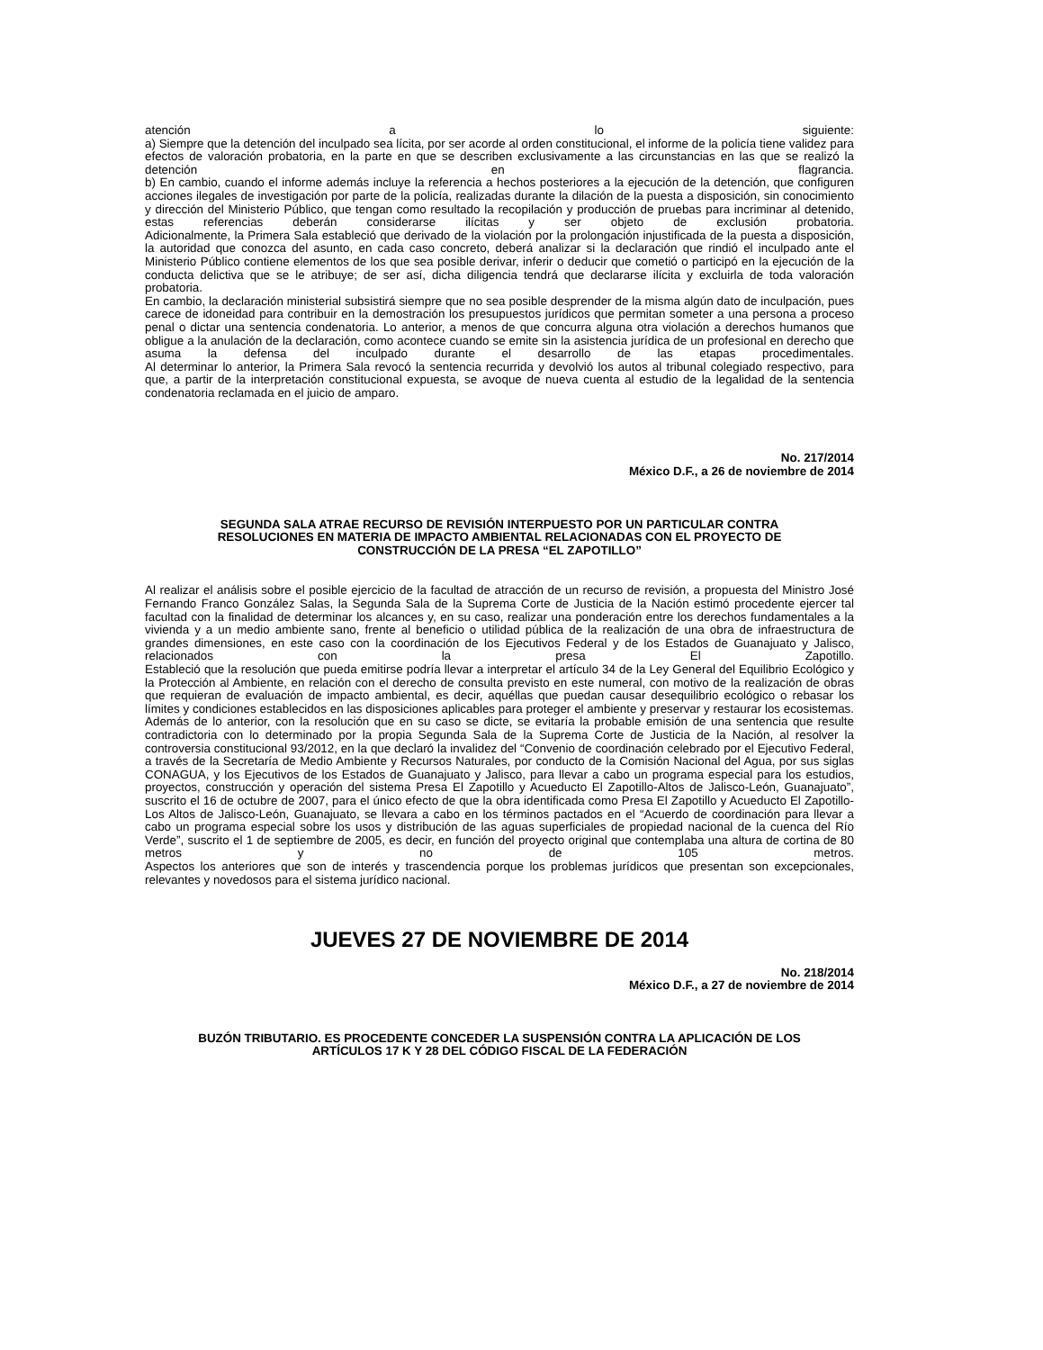atención a lo siguiente:
a) Siempre que la detención del inculpado sea lícita, por ser acorde al orden constitucional, el informe de la policía tiene validez para efectos de valoración probatoria, en la parte en que se describen exclusivamente a las circunstancias en las que se realizó la detención en flagrancia.
b) En cambio, cuando el informe además incluye la referencia a hechos posteriores a la ejecución de la detención, que configuren acciones ilegales de investigación por parte de la policía, realizadas durante la dilación de la puesta a disposición, sin conocimiento y dirección del Ministerio Público, que tengan como resultado la recopilación y producción de pruebas para incriminar al detenido, estas referencias deberán considerarse ilícitas y ser objeto de exclusión probatoria.
Adicionalmente, la Primera Sala estableció que derivado de la violación por la prolongación injustificada de la puesta a disposición, la autoridad que conozca del asunto, en cada caso concreto, deberá analizar si la declaración que rindió el inculpado ante el Ministerio Público contiene elementos de los que sea posible derivar, inferir o deducir que cometió o participó en la ejecución de la conducta delictiva que se le atribuye; de ser así, dicha diligencia tendrá que declararse ilícita y excluirla de toda valoración probatoria.
En cambio, la declaración ministerial subsistirá siempre que no sea posible desprender de la misma algún dato de inculpación, pues carece de idoneidad para contribuir en la demostración los presupuestos jurídicos que permitan someter a una persona a proceso penal o dictar una sentencia condenatoria. Lo anterior, a menos de que concurra alguna otra violación a derechos humanos que obligue a la anulación de la declaración, como acontece cuando se emite sin la asistencia jurídica de un profesional en derecho que asuma la defensa del inculpado durante el desarrollo de las etapas procedimentales.
Al determinar lo anterior, la Primera Sala revocó la sentencia recurrida y devolvió los autos al tribunal colegiado respectivo, para que, a partir de la interpretación constitucional expuesta, se avoque de nueva cuenta al estudio de la legalidad de la sentencia condenatoria reclamada en el juicio de amparo.
No. 217/2014
México D.F., a 26 de noviembre de 2014
SEGUNDA SALA ATRAE RECURSO DE REVISIÓN INTERPUESTO POR UN PARTICULAR CONTRA
RESOLUCIONES EN MATERIA DE IMPACTO AMBIENTAL RELACIONADAS CON EL PROYECTO DE
CONSTRUCCIÓN DE LA PRESA “EL ZAPOTILLO”
Al realizar el análisis sobre el posible ejercicio de la facultad de atracción de un recurso de revisión, a propuesta del Ministro José Fernando Franco González Salas, la Segunda Sala de la Suprema Corte de Justicia de la Nación estimó procedente ejercer tal facultad con la finalidad de determinar los alcances y, en su caso, realizar una ponderación entre los derechos fundamentales a la vivienda y a un medio ambiente sano, frente al beneficio o utilidad pública de la realización de una obra de infraestructura de grandes dimensiones, en este caso con la coordinación de los Ejecutivos Federal y de los Estados de Guanajuato y Jalisco, relacionados con la presa El Zapotillo.
Estableció que la resolución que pueda emitirse podría llevar a interpretar el artículo 34 de la Ley General del Equilibrio Ecológico y la Protección al Ambiente, en relación con el derecho de consulta previsto en este numeral, con motivo de la realización de obras que requieran de evaluación de impacto ambiental, es decir, aquéllas que puedan causar desequilibrio ecológico o rebasar los límites y condiciones establecidos en las disposiciones aplicables para proteger el ambiente y preservar y restaurar los ecosistemas.
Además de lo anterior, con la resolución que en su caso se dicte, se evitaría la probable emisión de una sentencia que resulte contradictoria con lo determinado por la propia Segunda Sala de la Suprema Corte de Justicia de la Nación, al resolver la controversia constitucional 93/2012, en la que declaró la invalidez del “Convenio de coordinación celebrado por el Ejecutivo Federal, a través de la Secretaría de Medio Ambiente y Recursos Naturales, por conducto de la Comisión Nacional del Agua, por sus siglas CONAGUA, y los Ejecutivos de los Estados de Guanajuato y Jalisco, para llevar a cabo un programa especial para los estudios, proyectos, construcción y operación del sistema Presa El Zapotillo y Acueducto El Zapotillo-Altos de Jalisco-León, Guanajuato”, suscrito el 16 de octubre de 2007, para el único efecto de que la obra identificada como Presa El Zapotillo y Acueducto El Zapotillo-Los Altos de Jalisco-León, Guanajuato, se llevara a cabo en los términos pactados en el “Acuerdo de coordinación para llevar a cabo un programa especial sobre los usos y distribución de las aguas superficiales de propiedad nacional de la cuenca del Río Verde”, suscrito el 1 de septiembre de 2005, es decir, en función del proyecto original que contemplaba una altura de cortina de 80 metros y no de 105 metros.
Aspectos los anteriores que son de interés y trascendencia porque los problemas jurídicos que presentan son excepcionales, relevantes y novedosos para el sistema jurídico nacional.
JUEVES 27 DE NOVIEMBRE DE 2014
No. 218/2014
México D.F., a 27 de noviembre de 2014
BUZÓN TRIBUTARIO. ES PROCEDENTE CONCEDER LA SUSPENSIÓN CONTRA LA APLICACIÓN DE LOS
ARTÍCULOS 17 K Y 28 DEL CÓDIGO FISCAL DE LA FEDERACIÓN